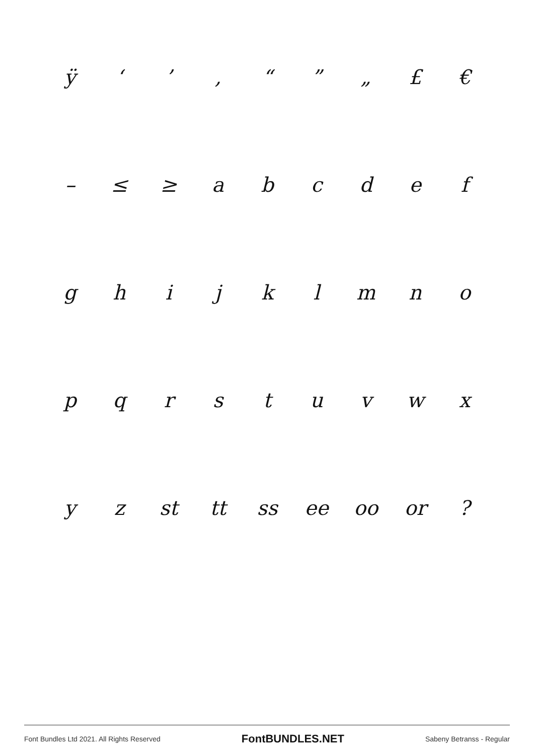| ÿ | ‘ | ’ | ‚ | “ | ” | „ | £ | € |
| – | ≤ | ≥ | a | b | c | d | e | f |
| g | h | i | j | k | l | m | n | o |
| p | q | r | s | t | u | v | w | x |
| y | z | st | tt | ss | ee | oo | or | ? |
Font Bundles Ltd 2021. All Rights Reserved FontBUNDLES.NET Sabeny Betranss - Regular